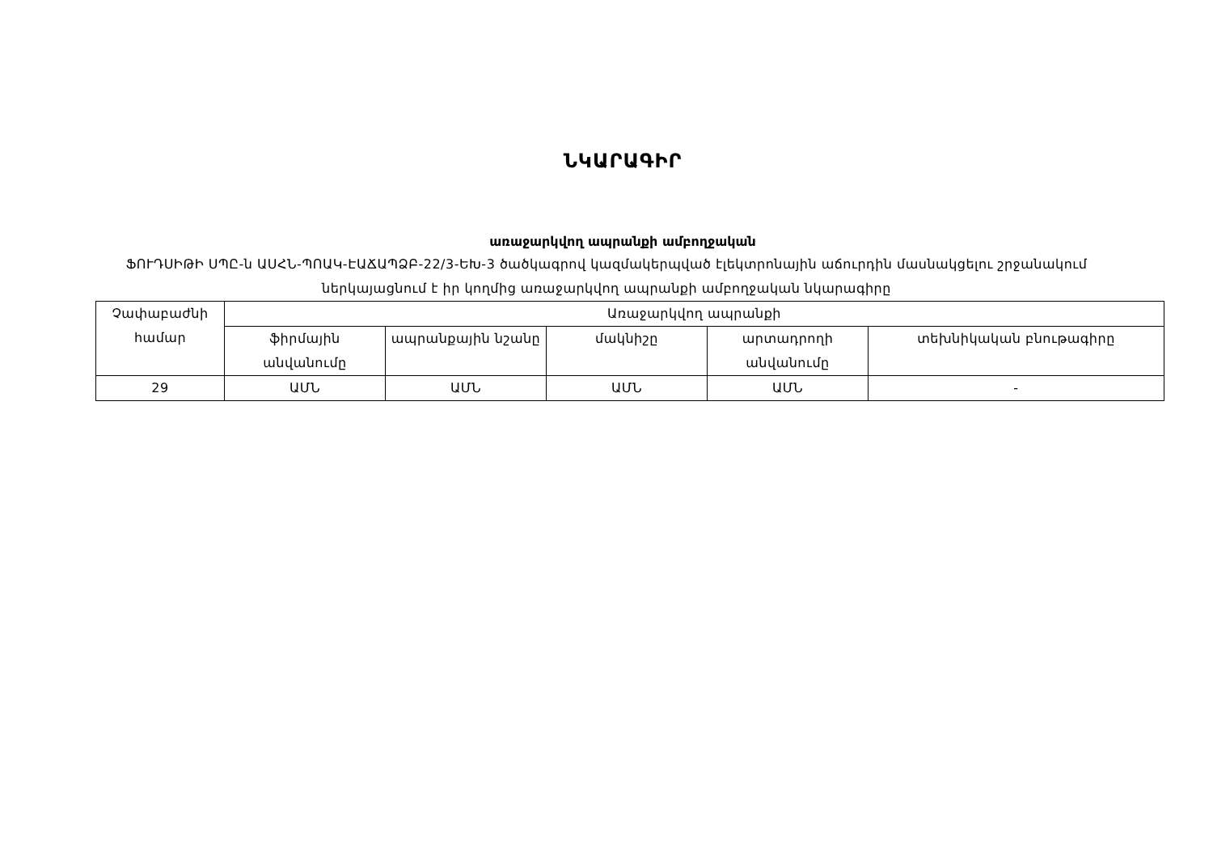ՆԿԱՐԱԳԻՐ
առաջարկվող ապրանքի ամբողջական
ՖՈՒԴՍԻԹԻ ՍՊԸ-ն ԱՍՀՆ-ՊՈԱԿ-ԷԱՃԱՊՁԲ-22/3-ԵԽ-3 ծածկագրով կազմակերպված էլեկտրոնային աճուրդին մասնակցելու շրջանակում ներկայացնում է իր կողմից առաջարկվող ապրանքի ամբողջական նկարագիրը
| Չափաբաժնի համար | Առաջարկվող ապրանքի | | | | |
| --- | --- | --- | --- | --- | --- |
| | ֆիրմային անվանումը | ապրանքային նշանը | մակնիշը | արտադրողի անվանումը | տեխնիկական բնութագիրը |
| 29 | ԱՄՆ | ԱՄՆ | ԱՄՆ | ԱՄՆ | - |